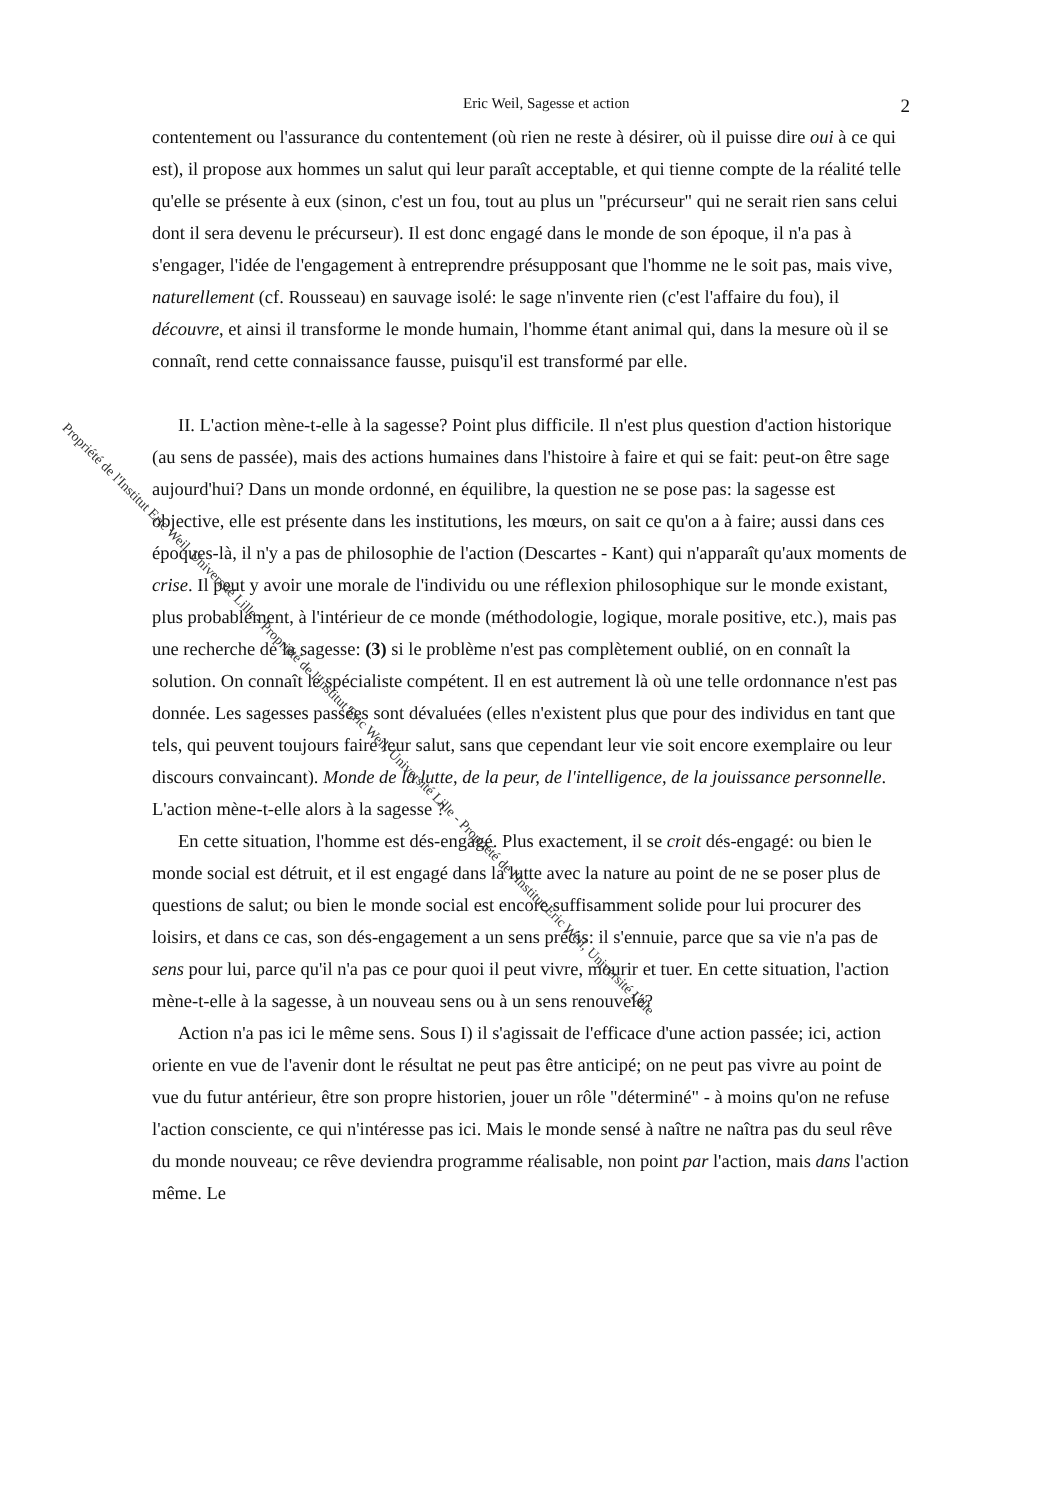Eric Weil, Sagesse et action 2
contentement ou l'assurance du contentement (où rien ne reste à désirer, où il puisse dire oui à ce qui est), il propose aux hommes un salut qui leur paraît acceptable, et qui tienne compte de la réalité telle qu'elle se présente à eux (sinon, c'est un fou, tout au plus un "précurseur" qui ne serait rien sans celui dont il sera devenu le précurseur). Il est donc engagé dans le monde de son époque, il n'a pas à s'engager, l'idée de l'engagement à entreprendre présupposant que l'homme ne le soit pas, mais vive, naturellement (cf. Rousseau) en sauvage isolé: le sage n'invente rien (c'est l'affaire du fou), il découvre, et ainsi il transforme le monde humain, l'homme étant animal qui, dans la mesure où il se connaît, rend cette connaissance fausse, puisqu'il est transformé par elle.
II. L'action mène-t-elle à la sagesse? Point plus difficile. Il n'est plus question d'action historique (au sens de passée), mais des actions humaines dans l'histoire à faire et qui se fait: peut-on être sage aujourd'hui? Dans un monde ordonné, en équilibre, la question ne se pose pas: la sagesse est objective, elle est présente dans les institutions, les mœurs, on sait ce qu'on a à faire; aussi dans ces époques-là, il n'y a pas de philosophie de l'action (Descartes - Kant) qui n'apparaît qu'aux moments de crise. Il peut y avoir une morale de l'individu ou une réflexion philosophique sur le monde existant, plus probablement, à l'intérieur de ce monde (méthodologie, logique, morale positive, etc.), mais pas une recherche de la sagesse: (3) si le problème n'est pas complètement oublié, on en connaît la solution. On connaît le spécialiste compétent. Il en est autrement là où une telle ordonnance n'est pas donnée. Les sagesses passées sont dévaluées (elles n'existent plus que pour des individus en tant que tels, qui peuvent toujours faire leur salut, sans que cependant leur vie soit encore exemplaire ou leur discours convaincant). Monde de la lutte, de la peur, de l'intelligence, de la jouissance personnelle. L'action mène-t-elle alors à la sagesse ?
En cette situation, l'homme est dés-engagé. Plus exactement, il se croit dés-engagé: ou bien le monde social est détruit, et il est engagé dans la lutte avec la nature au point de ne se poser plus de questions de salut; ou bien le monde social est encore suffisamment solide pour lui procurer des loisirs, et dans ce cas, son dés-engagement a un sens précis: il s'ennuie, parce que sa vie n'a pas de sens pour lui, parce qu'il n'a pas ce pour quoi il peut vivre, mourir et tuer. En cette situation, l'action mène-t-elle à la sagesse, à un nouveau sens ou à un sens renouvelé?
Action n'a pas ici le même sens. Sous I) il s'agissait de l'efficace d'une action passée; ici, action oriente en vue de l'avenir dont le résultat ne peut pas être anticipé; on ne peut pas vivre au point de vue du futur antérieur, être son propre historien, jouer un rôle "déterminé" - à moins qu'on ne refuse l'action consciente, ce qui n'intéresse pas ici. Mais le monde sensé à naître ne naîtra pas du seul rêve du monde nouveau; ce rêve deviendra programme réalisable, non point par l'action, mais dans l'action même. Le
Propriété de l'Institut Eric Weil, Université Lille - Propriété de l'Institut Eric Weil, Université Lille - Propriété de l'Institut Eric Weil, Université Lille